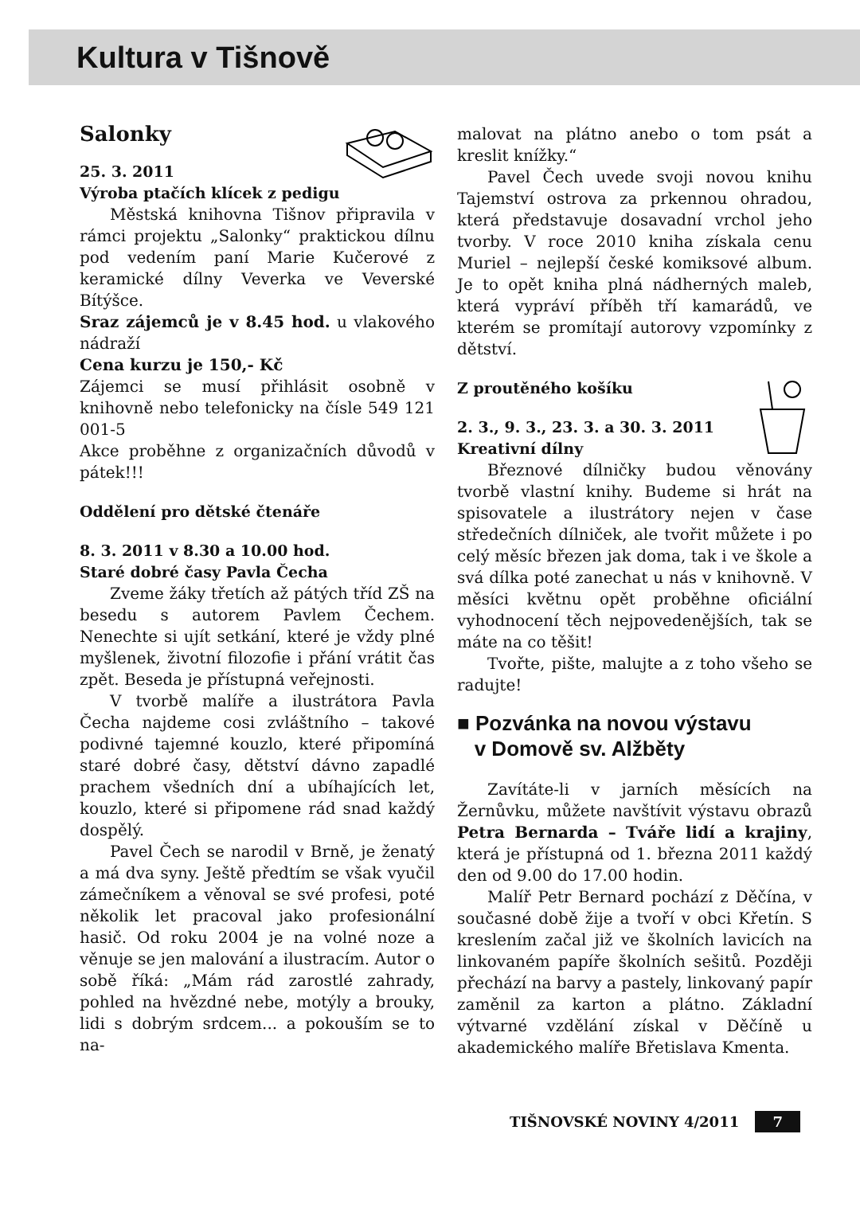Kultura v Tišnově
Salonky
25. 3. 2011
Výroba ptačích klícek z pedigu
Městská knihovna Tišnov připravila v rámci projektu „Salonky“ praktickou dílnu pod vedením paní Marie Kučerové z keramické dílny Veverka ve Veverské Bítýšce.
Sraz zájemců je v 8.45 hod. u vlakového nádraží
Cena kurzu je 150,- Kč
Zájemci se musí přihlásit osobně v knihovně nebo telefonicky na čísle 549 121 001-5
Akce proběhne z organizačních důvodů v pátek!!!
Oddělení pro dětské čtenáře
8. 3. 2011 v 8.30 a 10.00 hod.
Staré dobré časy Pavla Čecha
Zveme žáky třetích až pátých tříd ZŠ na besedu s autorem Pavlem Čechem. Nenechte si ujít setkání, které je vždy plné myšlenek, životní filozofie i přání vrátit čas zpět. Beseda je přístupná veřejnosti.
V tvorbě malíře a ilustrátora Pavla Čecha najdeme cosi zvláštního – takové podivné tajemné kouzlo, které připomíná staré dobré časy, dětství dávno zapadlé prachem všedních dní a ubíhajících let, kouzlo, které si připomene rád snad každý dospělý.
Pavel Čech se narodil v Brně, je ženatý a má dva syny. Ještě předtím se však vyučil zámečníkem a věnoval se své profesi, poté několik let pracoval jako profesionální hasič. Od roku 2004 je na volné noze a věnuje se jen malování a ilustracím. Autor o sobě říká: „Mám rád zarostlé zahrady, pohled na hvězdné nebe, motýly a brouky, lidi s dobrým srdcem... a pokouším se to na-
malovat na plátno anebo o tom psát a kreslit knížky.“
Pavel Čech uvede svoji novou knihu Tajemství ostrova za prkennou ohradou, která představuje dosavadní vrchol jeho tvorby. V roce 2010 kniha získala cenu Muriel – nejlepší české komiksové album. Je to opět kniha plná nádherných maleb, která vypráví příběh tří kamarádů, ve kterém se promítají autorovy vzpomínky z dětství.
Z proutěného košíku
2. 3., 9. 3., 23. 3. a 30. 3. 2011
Kreativní dílny
Březnové dílničky budou věnovány tvorbě vlastní knihy. Budeme si hrát na spisovatele a ilustrátory nejen v čase středečních dílniček, ale tvořit můžete i po celý měsíc březen jak doma, tak i ve škole a svá dílka poté zanechat u nás v knihovně. V měsíci květnu opět proběhne oficiální vyhodnocení těch nejpovedenějších, tak se máte na co těšit!
Tvořte, pište, malujte a z toho všeho se radujte!
■ Pozvánka na novou výstavu
v Domově sv. Alžběty
Zavítáte-li v jarních měsících na Žernůvku, můžete navštívit výstavu obrazů Petra Bernarda – Tváře lidí a krajiny, která je přístupná od 1. března 2011 každý den od 9.00 do 17.00 hodin.
Malíř Petr Bernard pochází z Děčína, v současné době žije a tvoří v obci Křetín. S kreslením začal již ve školních lavicích na linkovaném papíře školních sešitů. Později přechází na barvy a pastely, linkovaný papír zaměnil za karton a plátno. Základní výtvarné vzdělání získal v Děčíně u akademického malíře Břetislava Kmenta.
TIŠNOVSKÉ NOVINY 4/2011 7